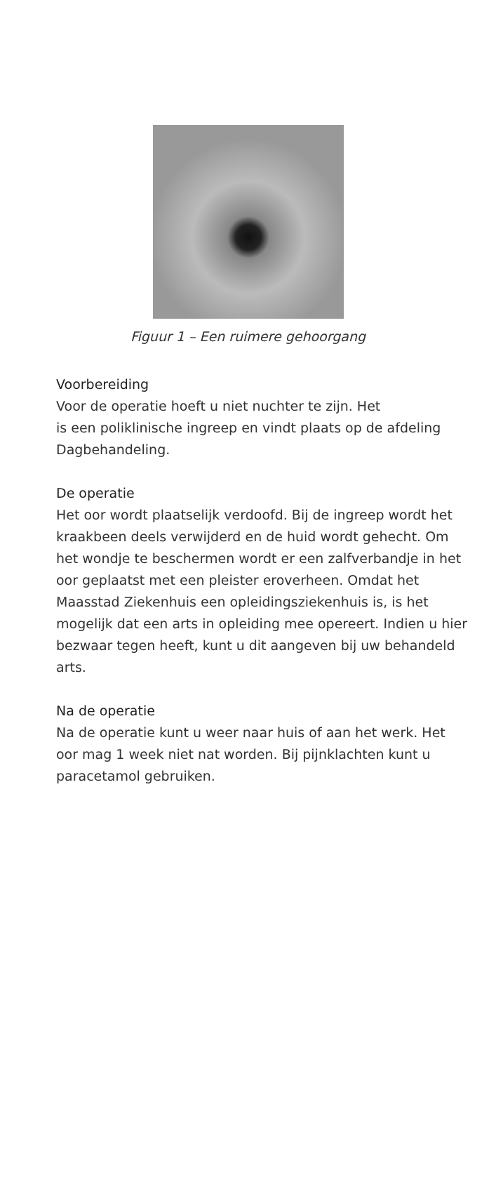Figuur 1 – Een ruimere gehoorgang
Voorbereiding
Voor de operatie hoeft u niet nuchter te zijn. Het
is een poliklinische ingreep en vindt plaats op de afdeling Dagbehandeling.
De operatie
Het oor wordt plaatselijk verdoofd. Bij de ingreep wordt het kraakbeen deels verwijderd en de huid wordt gehecht. Om het wondje te beschermen wordt er een zalfverbandje in het oor geplaatst met een pleister eroverheen. Omdat het Maasstad Ziekenhuis een opleidingsziekenhuis is, is het mogelijk dat een arts in opleiding mee opereert. Indien u hier bezwaar tegen heeft, kunt u dit aangeven bij uw behandeld arts.
Na de operatie
Na de operatie kunt u weer naar huis of aan het werk. Het oor mag 1 week niet nat worden. Bij pijnklachten kunt u paracetamol gebruiken.